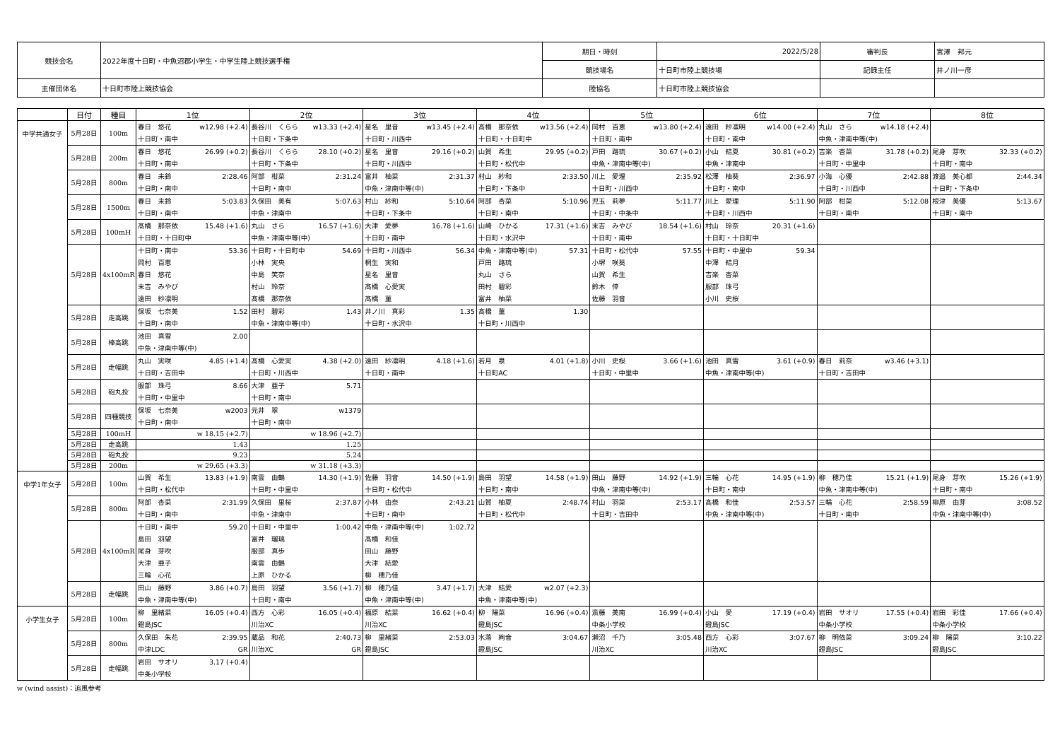| 競技会名 | 2022年度十日町・中魚沼郡小学生・中学生陸上競技選手権 | 期日・時刻 | 2022/5/28 | 審判長 | 宮澤 邦元 |
| | | 競技場名 | 十日町市陸上競技場 | 記録主任 | 井ノ川一彦 |
| 主催団体名 | 十日町市陸上競技協会 | 陸協名 | 十日町市陸上競技協会 | | |
| | 日付 | 種目 | 1位 | 2位 | 3位 | 4位 | 5位 | 6位 | 7位 | 8位 |
| --- | --- | --- | --- | --- | --- | --- | --- | --- | --- | --- |
| 中学共通女子 | 5月28日 | 100m | 春日 悠花 w12.98 (+2.4) 十日町・南中 | 長谷川 くらら w13.33 (+2.4) 十日町・下条中 | 星名 里音 w13.45 (+2.4) 十日町・川西中 | 髙橋 那奈依 w13.56 (+2.4) 十日町・十日町中 | 岡村 百恵 w13.80 (+2.4) 十日町・南中 | 遠田 紗凛明 w14.00 (+2.4) 十日町・南中 | 丸山 さら w14.18 (+2.4) 中魚・津南中等(中) | |
| | 5月28日 | 200m | 春日 悠花 26.99 (+0.2) 十日町・南中 | 長谷川 くらら 28.10 (+0.2) 十日町・下条中 | 星名 里音 29.16 (+0.2) 十日町・川西中 | 山賀 希生 29.95 (+0.2) 十日町・松代中 | 戸田 路琉 30.67 (+0.2) 中魚・津南中等(中) | 小山 結夏 30.81 (+0.2) 中魚・津南中 | 吉楽 杏菜 31.78 (+0.2) 十日町・中里中 | 尾身 芽吹 32.33 (+0.2) 十日町・南中 |
| | 5月28日 | 800m | 春日 未鈴 2:28.46 十日町・南中 | 阿部 柑菜 2:31.24 十日町・南中 | 富井 柚菜 2:31.37 中魚・津南中等(中) | 村山 紗和 2:33.50 十日町・下条中 | 川上 愛理 2:35.92 十日町・川西中 | 松澤 柚葵 2:36.97 十日町・南中 | 小海 心優 2:42.88 十日町・川西中 | 渡邉 美心都 2:44.34 十日町・下条中 |
| | 5月28日 | 1500m | 春日 未鈴 5:03.83 十日町・南中 | 久保田 美有 5:07.63 中魚・津南中 | 村山 紗和 5:10.64 十日町・下条中 | 阿部 杏菜 5:10.96 十日町・南中 | 児玉 莉夢 5:11.77 十日町・中条中 | 川上 愛理 5:11.90 十日町・川西中 | 阿部 柑菜 5:12.08 十日町・南中 | 根津 美優 5:13.67 十日町・南中 |
| | 5月28日 | 100mH | 髙橋 那奈依 15.48 (+1.6) 十日町・十日町中 | 丸山 さら 16.57 (+1.6) 中魚・津南中等(中) | 大津 愛夢 16.78 (+1.6) 十日町・南中 | 山崎 ひかる 17.31 (+1.6) 十日町・水沢中 | 末吉 みやび 18.54 (+1.6) 十日町・南中 | 村山 玲奈 20.31 (+1.6) 十日町・十日町中 | | |
| | 5月28日 | 4x100mR | 十日町・南中 53.36 岡村 百恵 春日 悠花 末吉 みやび 遠田 紗凛明 | 十日町・十日町中 54.69 小林 実央 中島 笑奈 村山 玲奈 髙橋 那奈依 | 十日町・川西中 56.34 桐生 実和 星名 里音 髙橋 心愛実 髙橋 菫 | 中魚・津南中等(中) 57.31 戸田 路琉 丸山 さら 田村 碧彩 富井 柚菜 | 十日町・松代中 57.55 小堺 咲葵 山賀 希生 鈴木 倖 佐藤 羽音 | 十日町・中里中 59.34 中澤 結月 吉楽 杏菜 服部 珠弓 小川 史桜 | | |
| | 5月28日 | 走高跳 | 保坂 七奈美 1.52 十日町・南中 | 田村 碧彩 1.43 中魚・津南中等(中) | 井ノ川 真彩 1.35 十日町・水沢中 | 髙橋 菫 1.30 十日町・川西中 | | | | |
| | 5月28日 | 棒高跳 | 池田 真雪 2.00 中魚・津南中等(中) | | | | | | | |
| | 5月28日 | 走幅跳 | 丸山 実咲 4.85 (+1.4) 十日町・吉田中 | 髙橋 心愛実 4.38 (+2.0) 十日町・川西中 | 遠田 紗凛明 4.18 (+1.6) 十日町・南中 | 若月 泉 4.01 (+1.8) 十日町AC | 小川 史桜 3.66 (+1.6) 十日町・中里中 | 池田 真雪 3.61 (+0.9) 中魚・津南中等(中) | 春日 莉奈 w3.46 (+3.1) 十日町・吉田中 | |
| | 5月28日 | 砲丸投 | 服部 珠弓 8.66 十日町・中里中 | 大津 亜子 5.71 十日町・南中 | | | | | | |
| | 5月28日 | 四種競技 | 保坂 七奈美 w2003 十日町・南中 | 元井 翠 w1379 十日町・南中 | | | | | | |
| | 5月28日 | 100mH | w 18.15 (+2.7) | w 18.96 (+2.7) | | | | | | |
| | 5月28日 | 走高跳 | 1.43 | 1.25 | | | | | | |
| | 5月28日 | 砲丸投 | 9.23 | 5.24 | | | | | | |
| | 5月28日 | 200m | w 29.65 (+3.3) | w 31.18 (+3.3) | | | | | | |
| 中学1年女子 | 5月28日 | 100m | 山賀 希生 13.83 (+1.9) 十日町・松代中 | 南雲 由鶴 14.30 (+1.9) 十日町・中里中 | 佐藤 羽音 14.50 (+1.9) 十日町・松代中 | 島田 羽望 14.58 (+1.9) 十日町・南中 | 田山 藤野 14.92 (+1.9) 中魚・津南中等(中) | 三輪 心花 14.95 (+1.9) 十日町・南中 | 柳 穂乃佳 15.21 (+1.9) 中魚・津南中等(中) | 尾身 芽吹 15.26 (+1.9) 十日町・南中 |
| | 5月28日 | 800m | 阿部 杏菜 2:31.99 十日町・南中 | 久保田 里桜 2:37.87 中魚・津南中 | 小林 由奈 2:43.21 十日町・南中 | 山賀 柚夏 2:48.74 十日町・松代中 | 村山 羽菜 2:53.17 十日町・吉田中 | 髙橋 和佳 2:53.57 中魚・津南中等(中) | 三輪 心花 2:58.59 十日町・南中 | 柳原 由芽 3:08.52 中魚・津南中等(中) |
| | 5月28日 | 4x100mR | 十日町・南中 59.20 島田 羽望 尾身 芽吹 大津 亜子 三輪 心花 | 十日町・中里中 1:00.42 富井 瑠璃 服部 真歩 南雲 由鶴 上原 ひかる | 中魚・津南中等(中) 1:02.72 髙橋 和佳 田山 藤野 大津 結愛 柳 穂乃佳 | | | | | |
| | 5月28日 | 走幅跳 | 田山 藤野 3.86 (+0.7) 中魚・津南中等(中) | 島田 羽望 3.56 (+1.7) 十日町・南中 | 柳 穂乃佳 3.47 (+1.7) 中魚・津南中等(中) | 大津 結愛 w2.07 (+2.3) 中魚・津南中等(中) | | | | |
| 小学生女子 | 5月28日 | 100m | 柳 里緒菜 16.05 (+0.4) 鐙島JSC | 西方 心彩 16.05 (+0.4) 川治XC | 福原 結菜 16.62 (+0.4) 川治XC | 柳 陽菜 16.96 (+0.4) 鐙島JSC | 斎藤 美南 16.99 (+0.4) 中条小学校 | 小山 愛 17.19 (+0.4) 鐙島JSC | 岩田 サオリ 17.55 (+0.4) 中条小学校 | 岩田 彩佳 17.66 (+0.4) 中条小学校 |
| | 5月28日 | 800m | 久保田 朱花 2:39.95 中津LDC GR | 蔵品 和花 2:40.73 川治XC GR | 柳 里緒菜 2:53.03 鐙島JSC | 水落 絢音 3:04.67 鐙島JSC | 瀬沼 千乃 3:05.48 川治XC | 西方 心彩 3:07.67 川治XC | 柳 明依菜 3:09.24 鐙島JSC | 柳 陽菜 3:10.22 鐙島JSC |
| | 5月28日 | 走幅跳 | 岩田 サオリ 3.17 (+0.4) 中条小学校 | | | | | | | |
w (wind assist)：追風参考